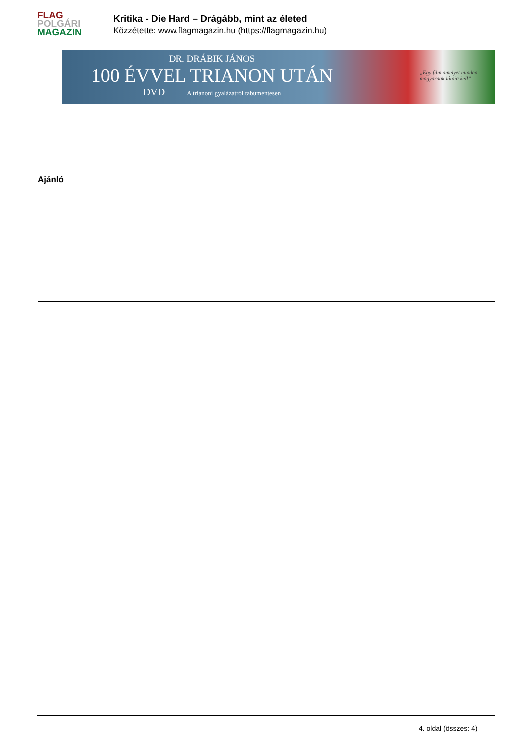FLAG
POLGÁRI
MAGAZIN
Kritika - Die Hard – Drágább, mint az életed
Közzétette: www.flagmagazin.hu (https://flagmagazin.hu)
DR. DRÁBIK JÁNOS
100 ÉVVEL TRIANON UTÁN
DVD A trianoni gyalázatról tabumentesen
„Egy film amelyet minden magyarnak látnia kell”
Ajánló
4. oldal (összes: 4)